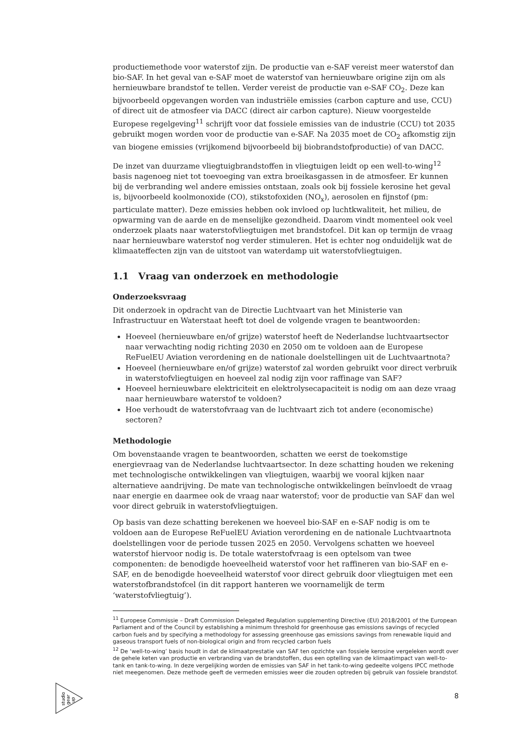productiemethode voor waterstof zijn. De productie van e-SAF vereist meer waterstof dan bio-SAF. In het geval van e-SAF moet de waterstof van hernieuwbare origine zijn om als hernieuwbare brandstof te tellen. Verder vereist de productie van e-SAF CO<sub>2</sub>. Deze kan bijvoorbeeld opgevangen worden van industriële emissies (carbon capture and use, CCU) of direct uit de atmosfeer via DACC (direct air carbon capture). Nieuw voorgestelde Europese regelgeving<sup>11</sup> schrijft voor dat fossiele emissies van de industrie (CCU) tot 2035 gebruikt mogen worden voor de productie van e-SAF. Na 2035 moet de CO<sub>2</sub> afkomstig zijn van biogene emissies (vrijkomend bijvoorbeeld bij biobrandstofproductie) of van DACC.
De inzet van duurzame vliegtuigbrandstoffen in vliegtuigen leidt op een well-to-wing<sup>12</sup> basis nagenoeg niet tot toevoeging van extra broeikasgassen in de atmosfeer. Er kunnen bij de verbranding wel andere emissies ontstaan, zoals ook bij fossiele kerosine het geval is, bijvoorbeeld koolmonoxide (CO), stikstofoxiden (NO<sub>x</sub>), aerosolen en fijnstof (pm: particulate matter). Deze emissies hebben ook invloed op luchtkwaliteit, het milieu, de opwarming van de aarde en de menselijke gezondheid. Daarom vindt momenteel ook veel onderzoek plaats naar waterstofvliegtuigen met brandstofcel. Dit kan op termijn de vraag naar hernieuwbare waterstof nog verder stimuleren. Het is echter nog onduidelijk wat de klimaateffecten zijn van de uitstoot van waterdamp uit waterstofvliegtuigen.
1.1 Vraag van onderzoek en methodologie
Onderzoeksvraag
Dit onderzoek in opdracht van de Directie Luchtvaart van het Ministerie van Infrastructuur en Waterstaat heeft tot doel de volgende vragen te beantwoorden:
Hoeveel (hernieuwbare en/of grijze) waterstof heeft de Nederlandse luchtvaartsector naar verwachting nodig richting 2030 en 2050 om te voldoen aan de Europese ReFuelEU Aviation verordening en de nationale doelstellingen uit de Luchtvaartnota?
Hoeveel (hernieuwbare en/of grijze) waterstof zal worden gebruikt voor direct verbruik in waterstofvliegtuigen en hoeveel zal nodig zijn voor raffinage van SAF?
Hoeveel hernieuwbare elektriciteit en elektrolysecapaciteit is nodig om aan deze vraag naar hernieuwbare waterstof te voldoen?
Hoe verhoudt de waterstofvraag van de luchtvaart zich tot andere (economische) sectoren?
Methodologie
Om bovenstaande vragen te beantwoorden, schatten we eerst de toekomstige energievraag van de Nederlandse luchtvaartsector. In deze schatting houden we rekening met technologische ontwikkelingen van vliegtuigen, waarbij we vooral kijken naar alternatieve aandrijving. De mate van technologische ontwikkelingen beïnvloedt de vraag naar energie en daarmee ook de vraag naar waterstof; voor de productie van SAF dan wel voor direct gebruik in waterstofvliegtuigen.
Op basis van deze schatting berekenen we hoeveel bio-SAF en e-SAF nodig is om te voldoen aan de Europese ReFuelEU Aviation verordening en de nationale Luchtvaartnota doelstellingen voor de periode tussen 2025 en 2050. Vervolgens schatten we hoeveel waterstof hiervoor nodig is. De totale waterstofvraag is een optelsom van twee componenten: de benodigde hoeveelheid waterstof voor het raffineren van bio-SAF en e-SAF, en de benodigde hoeveelheid waterstof voor direct gebruik door vliegtuigen met een waterstofbrandstofcel (in dit rapport hanteren we voornamelijk de term ‘waterstofvliegtuig’).
<sup>11</sup> Europese Commissie – Draft Commission Delegated Regulation supplementing Directive (EU) 2018/2001 of the European Parliament and of the Council by establishing a minimum threshold for greenhouse gas emissions savings of recycled carbon fuels and by specifying a methodology for assessing greenhouse gas emissions savings from renewable liquid and gaseous transport fuels of non-biological origin and from recycled carbon fuels
<sup>12</sup> De ‘well-to-wing’ basis houdt in dat de klimaatprestatie van SAF ten opzichte van fossiele kerosine vergeleken wordt over de gehele keten van productie en verbranding van de brandstoffen, dus een optelling van de klimaatimpact van well-to-tank en tank-to-wing. In deze vergelijking worden de emissies van SAF in het tank-to-wing gedeelte volgens IPCC methode niet meegenomen. Deze methode geeft de vermeden emissies weer die zouden optreden bij gebruik van fossiele brandstof.
studio
gear
up
8